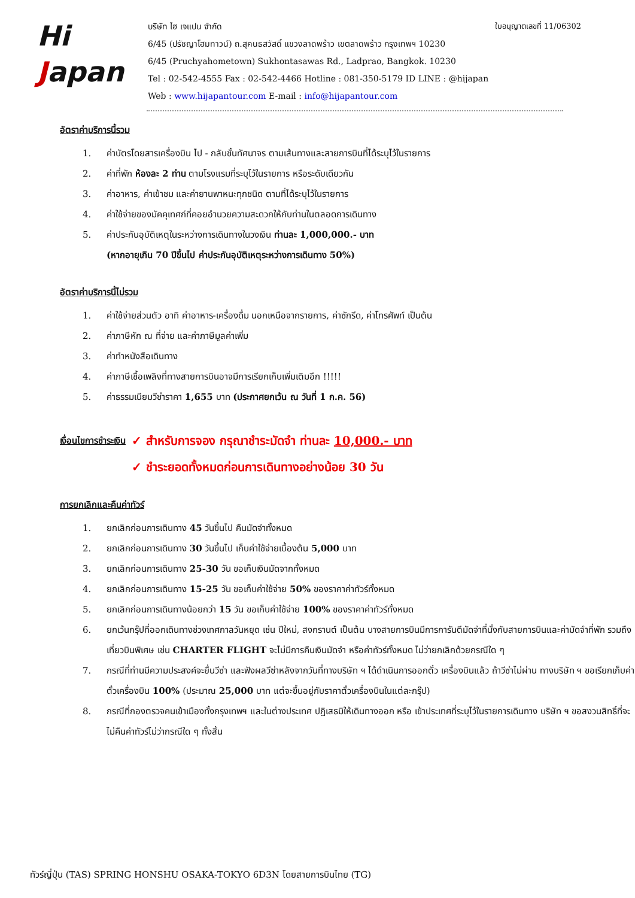ใบอนุญาตเลขที่ 11/06302
Hi
Japan
บริษัท ไฮ เจแปน จำกัด
6/45 (ปรัชญาโฮมทาวน์) ถ.สุคนธสวัสดิ์ แขวงลาดพร้าว เขตลาดพร้าว กรุงเทพฯ 10230
6/45 (Pruchyahometown) Sukhontasawas Rd., Ladprao, Bangkok. 10230
Tel : 02-542-4555 Fax : 02-542-4466 Hotline : 081-350-5179 ID LINE : @hijapan
Web : www.hijapantour.com E-mail : info@hijapantour.com
อัตราค่าบริการนี้รวม
1. ค่าบัตรโดยสารเครื่องบิน ไป - กลับชั้นทัศนาจร ตามเส้นทางและสายการบินที่ได้ระบุไว้ในรายการ
2. ค่าที่พัก ห้องละ 2 ท่าน ตามโรงแรมที่ระบุไว้ในรายการ หรือระดับเดียวกัน
3. ค่าอาหาร, ค่าเข้าชม และค่ายานพาหนะทุกชนิด ตามที่ได้ระบุไว้ในรายการ
4. ค่าใช้จ่ายของมัคคุเทศก์ที่คอยอำนวยความสะดวกให้กับท่านในตลอดการเดินทาง
5. ค่าประกันอุบัติเหตุในระหว่างการเดินทางในวงเงิน ท่านละ 1,000,000.- บาท
(หากอายุเกิน 70 ปีขึ้นไป ค่าประกันอุบัติเหตุระหว่างการเดินทาง 50%)
อัตราค่าบริการนี้ไม่รวม
1. ค่าใช้จ่ายส่วนตัว อาทิ ค่าอาหาร-เครื่องดื่ม นอกเหนือจากรายการ, ค่าซักรีด, ค่าโทรศัพท์ เป็นต้น
2. ค่าภาษีหัก ณ ที่จ่าย และค่าภาษีมูลค่าเพิ่ม
3. ค่าทำหนังสือเดินทาง
4. ค่าภาษีเชื้อเพลิงที่ทางสายการบินอาจมีการเรียกเก็บเพิ่มเติมอีก !!!!!
5. ค่าธรรมเนียมวีซ่าราคา 1,655 บาท (ประกาศยกเว้น ณ วันที่ 1 ก.ค. 56)
เงื่อนไขการชำระเงิน
✓ สำหรับการจอง กรุณาชำระมัดจำ ท่านละ 10,000.- บาท
✓ ชำระยอดทั้งหมดก่อนการเดินทางอย่างน้อย 30 วัน
การยกเลิกและคืนค่าทัวร์
1. ยกเลิกก่อนการเดินทาง 45 วันขึ้นไป คืนมัดจำทั้งหมด
2. ยกเลิกก่อนการเดินทาง 30 วันขึ้นไป เก็บค่าใช้จ่ายเบื้องต้น 5,000 บาท
3. ยกเลิกก่อนการเดินทาง 25-30 วัน ขอเก็บเงินมัดจากทั้งหมด
4. ยกเลิกก่อนการเดินทาง 15-25 วัน ขอเก็บค่าใช้จ่าย 50% ของราคาค่าทัวร์ทั้งหมด
5. ยกเลิกก่อนการเดินทางน้อยกว่า 15 วัน ขอเก็บค่าใช้จ่าย 100% ของราคาค่าทัวร์ทั้งหมด
6. ยกเว้นกรุ๊ปที่ออกเดินทางช่วงเทศกาลวันหยุด เช่น ปีใหม่, สงกรานต์ เป็นต้น บางสายการบินมีการการันตีมัดจำที่นั่งกับสายการบินและค่ามัดจำที่พัก รวมถึงเที่ยวบินพิเศษ เช่น CHARTER FLIGHT จะไม่มีการคืนเงินมัดจำ หรือค่าทัวร์ทั้งหมด ไม่ว่ายกเลิกด้วยกรณีใด ๆ
7. กรณีที่ท่านมีความประสงค์จะยื่นวีซ่า และฟังผลวีซ่าหลังจากวันที่ทางบริษัท ฯ ได้ดำเนินการออกตั๋ว เครื่องบินแล้ว ถ้าวีซ่าไม่ผ่าน ทางบริษัท ฯ ขอเรียกเก็บค่าตั๋วเครื่องบิน 100% (ประมาณ 25,000 บาท แต่จะขึ้นอยู่กับราคาตั๋วเครื่องบินในแต่ละกรุ๊ป)
8. กรณีที่กองตรวจคนเข้าเมืองทั้งกรุงเทพฯ และในต่างประเทศ ปฏิเสธมิให้เดินทางออก หรือ เข้าประเทศที่ระบุไว้ในรายการเดินทาง บริษัท ฯ ขอสงวนสิทธิ์ที่จะไม่คืนค่าทัวร์ไม่ว่ากรณีใด ๆ ทั้งสิ้น
ทัวร์ญี่ปุ่น (TAS) SPRING HONSHU OSAKA-TOKYO 6D3N โดยสายการบินไทย (TG)